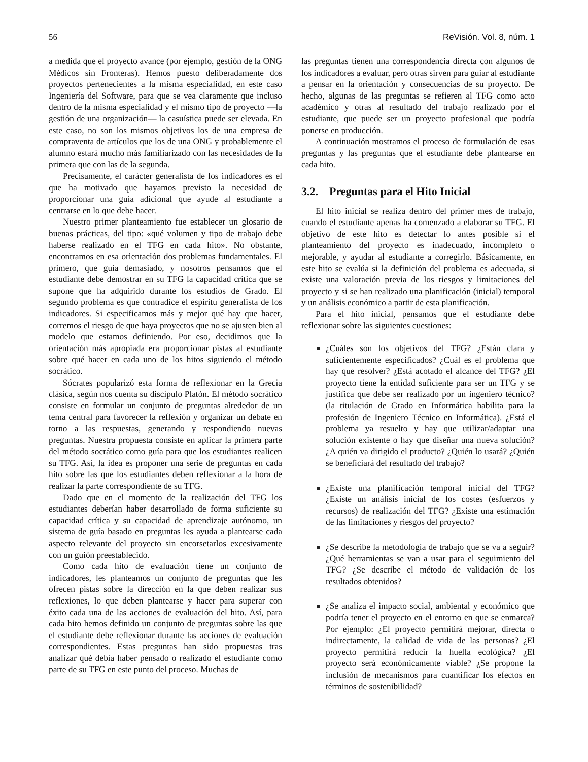56 ReVisión. Vol. 8, núm. 1
a medida que el proyecto avance (por ejemplo, gestión de la ONG Médicos sin Fronteras). Hemos puesto deliberadamente dos proyectos pertenecientes a la misma especialidad, en este caso Ingeniería del Software, para que se vea claramente que incluso dentro de la misma especialidad y el mismo tipo de proyecto —la gestión de una organización— la casuística puede ser elevada. En este caso, no son los mismos objetivos los de una empresa de compraventa de artículos que los de una ONG y probablemente el alumno estará mucho más familiarizado con las necesidades de la primera que con las de la segunda.
Precisamente, el carácter generalista de los indicadores es el que ha motivado que hayamos previsto la necesidad de proporcionar una guía adicional que ayude al estudiante a centrarse en lo que debe hacer.
Nuestro primer planteamiento fue establecer un glosario de buenas prácticas, del tipo: «qué volumen y tipo de trabajo debe haberse realizado en el TFG en cada hito». No obstante, encontramos en esa orientación dos problemas fundamentales. El primero, que guía demasiado, y nosotros pensamos que el estudiante debe demostrar en su TFG la capacidad crítica que se supone que ha adquirido durante los estudios de Grado. El segundo problema es que contradice el espíritu generalista de los indicadores. Si especificamos más y mejor qué hay que hacer, corremos el riesgo de que haya proyectos que no se ajusten bien al modelo que estamos definiendo. Por eso, decidimos que la orientación más apropiada era proporcionar pistas al estudiante sobre qué hacer en cada uno de los hitos siguiendo el método socrático.
Sócrates popularizó esta forma de reflexionar en la Grecia clásica, según nos cuenta su discípulo Platón. El método socrático consiste en formular un conjunto de preguntas alrededor de un tema central para favorecer la reflexión y organizar un debate en torno a las respuestas, generando y respondiendo nuevas preguntas. Nuestra propuesta consiste en aplicar la primera parte del método socrático como guía para que los estudiantes realicen su TFG. Así, la idea es proponer una serie de preguntas en cada hito sobre las que los estudiantes deben reflexionar a la hora de realizar la parte correspondiente de su TFG.
Dado que en el momento de la realización del TFG los estudiantes deberían haber desarrollado de forma suficiente su capacidad crítica y su capacidad de aprendizaje autónomo, un sistema de guía basado en preguntas les ayuda a plantearse cada aspecto relevante del proyecto sin encorsetarlos excesivamente con un guión preestablecido.
Como cada hito de evaluación tiene un conjunto de indicadores, les planteamos un conjunto de preguntas que les ofrecen pistas sobre la dirección en la que deben realizar sus reflexiones, lo que deben plantearse y hacer para superar con éxito cada una de las acciones de evaluación del hito. Así, para cada hito hemos definido un conjunto de preguntas sobre las que el estudiante debe reflexionar durante las acciones de evaluación correspondientes. Estas preguntas han sido propuestas tras analizar qué debía haber pensado o realizado el estudiante como parte de su TFG en este punto del proceso. Muchas de
las preguntas tienen una correspondencia directa con algunos de los indicadores a evaluar, pero otras sirven para guiar al estudiante a pensar en la orientación y consecuencias de su proyecto. De hecho, algunas de las preguntas se refieren al TFG como acto académico y otras al resultado del trabajo realizado por el estudiante, que puede ser un proyecto profesional que podría ponerse en producción.
A continuación mostramos el proceso de formulación de esas preguntas y las preguntas que el estudiante debe plantearse en cada hito.
3.2. Preguntas para el Hito Inicial
El hito inicial se realiza dentro del primer mes de trabajo, cuando el estudiante apenas ha comenzado a elaborar su TFG. El objetivo de este hito es detectar lo antes posible si el planteamiento del proyecto es inadecuado, incompleto o mejorable, y ayudar al estudiante a corregirlo. Básicamente, en este hito se evalúa si la definición del problema es adecuada, si existe una valoración previa de los riesgos y limitaciones del proyecto y si se han realizado una planificación (inicial) temporal y un análisis económico a partir de esta planificación.
Para el hito inicial, pensamos que el estudiante debe reflexionar sobre las siguientes cuestiones:
¿Cuáles son los objetivos del TFG? ¿Están clara y suficientemente especificados? ¿Cuál es el problema que hay que resolver? ¿Está acotado el alcance del TFG? ¿El proyecto tiene la entidad suficiente para ser un TFG y se justifica que debe ser realizado por un ingeniero técnico? (la titulación de Grado en Informática habilita para la profesión de Ingeniero Técnico en Informática). ¿Está el problema ya resuelto y hay que utilizar/adaptar una solución existente o hay que diseñar una nueva solución? ¿A quién va dirigido el producto? ¿Quién lo usará? ¿Quién se beneficiará del resultado del trabajo?
¿Existe una planificación temporal inicial del TFG? ¿Existe un análisis inicial de los costes (esfuerzos y recursos) de realización del TFG? ¿Existe una estimación de las limitaciones y riesgos del proyecto?
¿Se describe la metodología de trabajo que se va a seguir? ¿Qué herramientas se van a usar para el seguimiento del TFG? ¿Se describe el método de validación de los resultados obtenidos?
¿Se analiza el impacto social, ambiental y económico que podría tener el proyecto en el entorno en que se enmarca? Por ejemplo: ¿El proyecto permitirá mejorar, directa o indirectamente, la calidad de vida de las personas? ¿El proyecto permitirá reducir la huella ecológica? ¿El proyecto será económicamente viable? ¿Se propone la inclusión de mecanismos para cuantificar los efectos en términos de sostenibilidad?